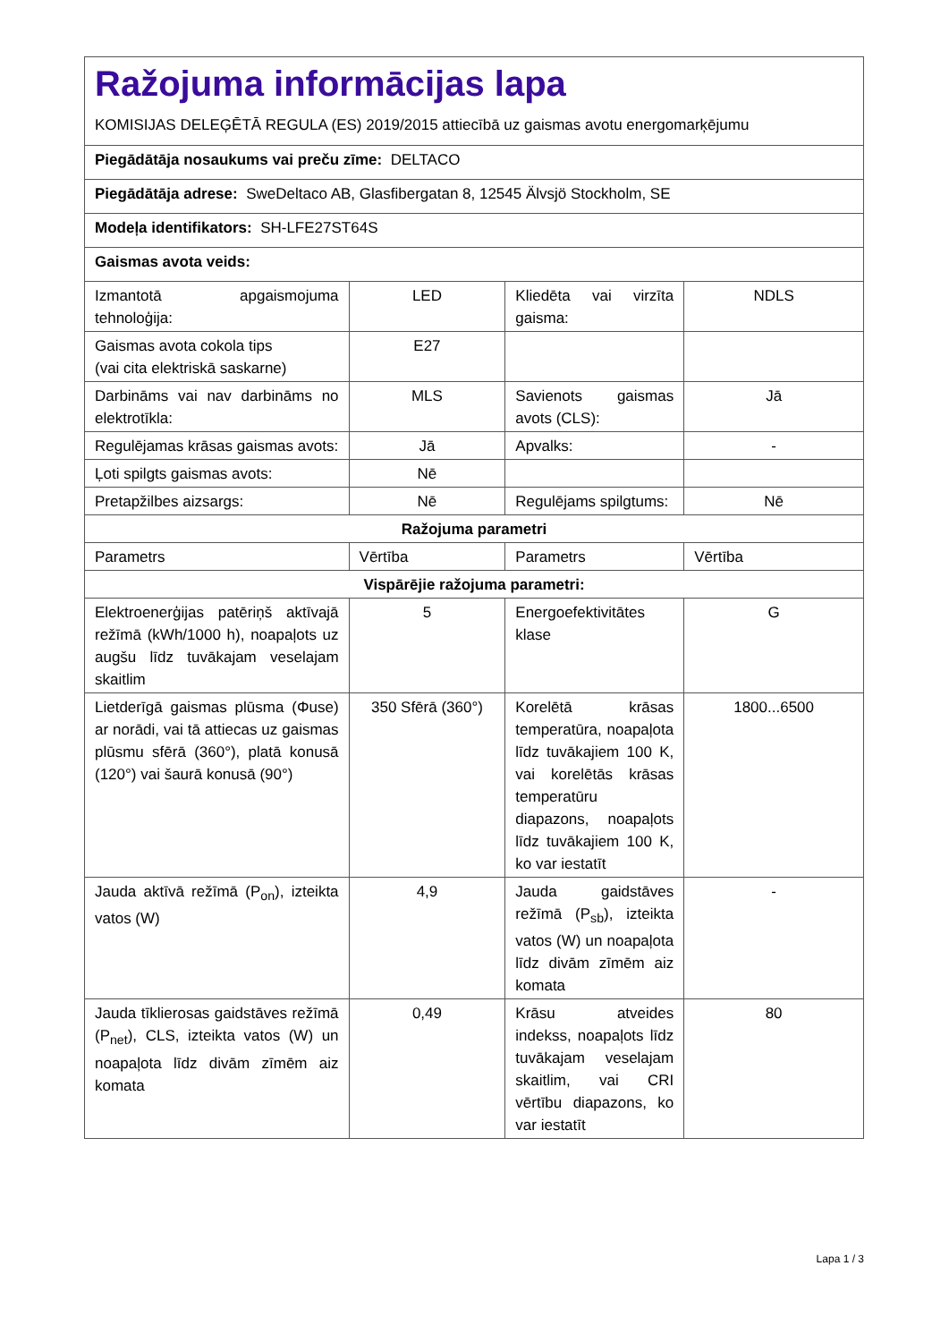| Ražojuma informācijas lapa KOMISIJAS DELEĢĒTĀ REGULA (ES) 2019/2015 attiecībā uz gaismas avotu energomarķējumu | | | |
| Piegādātāja nosaukums vai preču zīme: DELTACO | | | |
| Piegādātāja adrese: SweDeltaco AB, Glasfibergatan 8, 12545 Älvsjö Stockholm, SE | | | |
| Modeļa identifikators: SH-LFE27ST64S | | | |
| Gaismas avota veids: | | | |
| Izmantotā apgaismojuma tehnoloģija: | LED | Kliedēta vai virzīta gaisma: | NDLS |
| Gaismas avota cokola tips (vai cita elektriskā saskarne) | E27 | | |
| Darbināms vai nav darbināms no elektrotīkla: | MLS | Savienots gaismas avots (CLS): | Jā |
| Regulējamas krāsas gaismas avots: | Jā | Apvalks: | - |
| Ļoti spilgts gaismas avots: | Nē | | |
| Pretapžilbes aizsargs: | Nē | Regulējams spilgtums: | Nē |
| Ražojuma parametri | | | |
| Parametrs | Vērtība | Parametrs | Vērtība |
| Vispārējie ražojuma parametri: | | | |
| Elektroenerģijas patēriņš aktīvajā režīmā (kWh/1000 h), noapaļots uz augšu līdz tuvākajam veselajam skaitlim | 5 | Energoefektivitātes klase | G |
| Lietderīgā gaismas plūsma (Φuse) ar norādi, vai tā attiecas uz gaismas plūsmu sfērā (360°), platā konusā (120°) vai šaurā konusā (90°) | 350 Sfērā (360°) | Korelētā krāsas temperatūra, noapaļota līdz tuvākajiem 100 K, vai korelētās krāsas temperatūru diapazons, noapaļots līdz tuvākajiem 100 K, ko var iestatīt | 1800...6500 |
| Jauda aktīvā režīmā (P<sub>on</sub>), izteikta vatos (W) | 4,9 | Jauda gaidstāves režīmā (P<sub>sb</sub>), izteikta vatos (W) un noapaļota līdz divām zīmēm aiz komata | - |
| Jauda tīklierosas gaidstāves režīmā (P<sub>net</sub>), CLS, izteikta vatos (W) un noapaļota līdz divām zīmēm aiz komata | 0,49 | Krāsu atveides indekss, noapaļots līdz tuvākajam veselajam skaitlim, vai CRI vērtību diapazons, ko var iestatīt | 80 |
Lapa 1 / 3